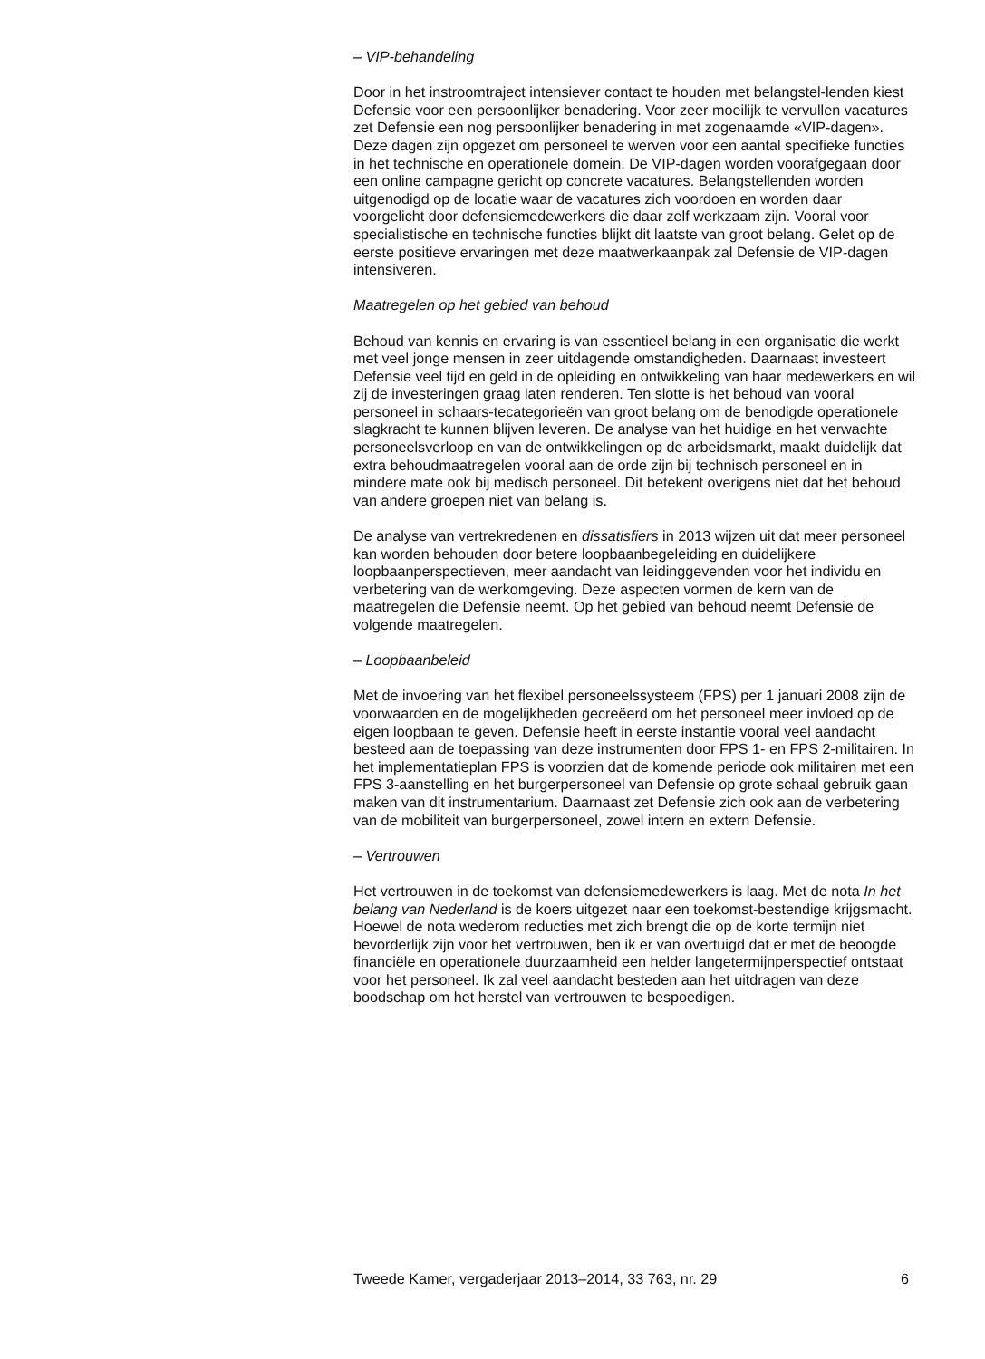– VIP-behandeling
Door in het instroomtraject intensiever contact te houden met belangstel-lenden kiest Defensie voor een persoonlijker benadering. Voor zeer moeilijk te vervullen vacatures zet Defensie een nog persoonlijker benadering in met zogenaamde «VIP-dagen». Deze dagen zijn opgezet om personeel te werven voor een aantal specifieke functies in het technische en operationele domein. De VIP-dagen worden voorafgegaan door een online campagne gericht op concrete vacatures. Belangstellenden worden uitgenodigd op de locatie waar de vacatures zich voordoen en worden daar voorgelicht door defensiemedewerkers die daar zelf werkzaam zijn. Vooral voor specialistische en technische functies blijkt dit laatste van groot belang. Gelet op de eerste positieve ervaringen met deze maatwerkaanpak zal Defensie de VIP-dagen intensiveren.
Maatregelen op het gebied van behoud
Behoud van kennis en ervaring is van essentieel belang in een organisatie die werkt met veel jonge mensen in zeer uitdagende omstandigheden. Daarnaast investeert Defensie veel tijd en geld in de opleiding en ontwikkeling van haar medewerkers en wil zij de investeringen graag laten renderen. Ten slotte is het behoud van vooral personeel in schaars-tecategorieën van groot belang om de benodigde operationele slagkracht te kunnen blijven leveren. De analyse van het huidige en het verwachte personeelsverloop en van de ontwikkelingen op de arbeidsmarkt, maakt duidelijk dat extra behoudmaatregelen vooral aan de orde zijn bij technisch personeel en in mindere mate ook bij medisch personeel. Dit betekent overigens niet dat het behoud van andere groepen niet van belang is.
De analyse van vertrekredenen en dissatisfiers in 2013 wijzen uit dat meer personeel kan worden behouden door betere loopbaanbegeleiding en duidelijkere loopbaanperspectieven, meer aandacht van leidinggevenden voor het individu en verbetering van de werkomgeving. Deze aspecten vormen de kern van de maatregelen die Defensie neemt. Op het gebied van behoud neemt Defensie de volgende maatregelen.
– Loopbaanbeleid
Met de invoering van het flexibel personeelssysteem (FPS) per 1 januari 2008 zijn de voorwaarden en de mogelijkheden gecreëerd om het personeel meer invloed op de eigen loopbaan te geven. Defensie heeft in eerste instantie vooral veel aandacht besteed aan de toepassing van deze instrumenten door FPS 1- en FPS 2-militairen. In het implementatieplan FPS is voorzien dat de komende periode ook militairen met een FPS 3-aanstelling en het burgerpersoneel van Defensie op grote schaal gebruik gaan maken van dit instrumentarium. Daarnaast zet Defensie zich ook aan de verbetering van de mobiliteit van burgerpersoneel, zowel intern en extern Defensie.
– Vertrouwen
Het vertrouwen in de toekomst van defensiemedewerkers is laag. Met de nota In het belang van Nederland is de koers uitgezet naar een toekomst-bestendige krijgsmacht. Hoewel de nota wederom reducties met zich brengt die op de korte termijn niet bevorderlijk zijn voor het vertrouwen, ben ik er van overtuigd dat er met de beoogde financiële en operationele duurzaamheid een helder langetermijnperspectief ontstaat voor het personeel. Ik zal veel aandacht besteden aan het uitdragen van deze boodschap om het herstel van vertrouwen te bespoedigen.
Tweede Kamer, vergaderjaar 2013–2014, 33 763, nr. 29 6